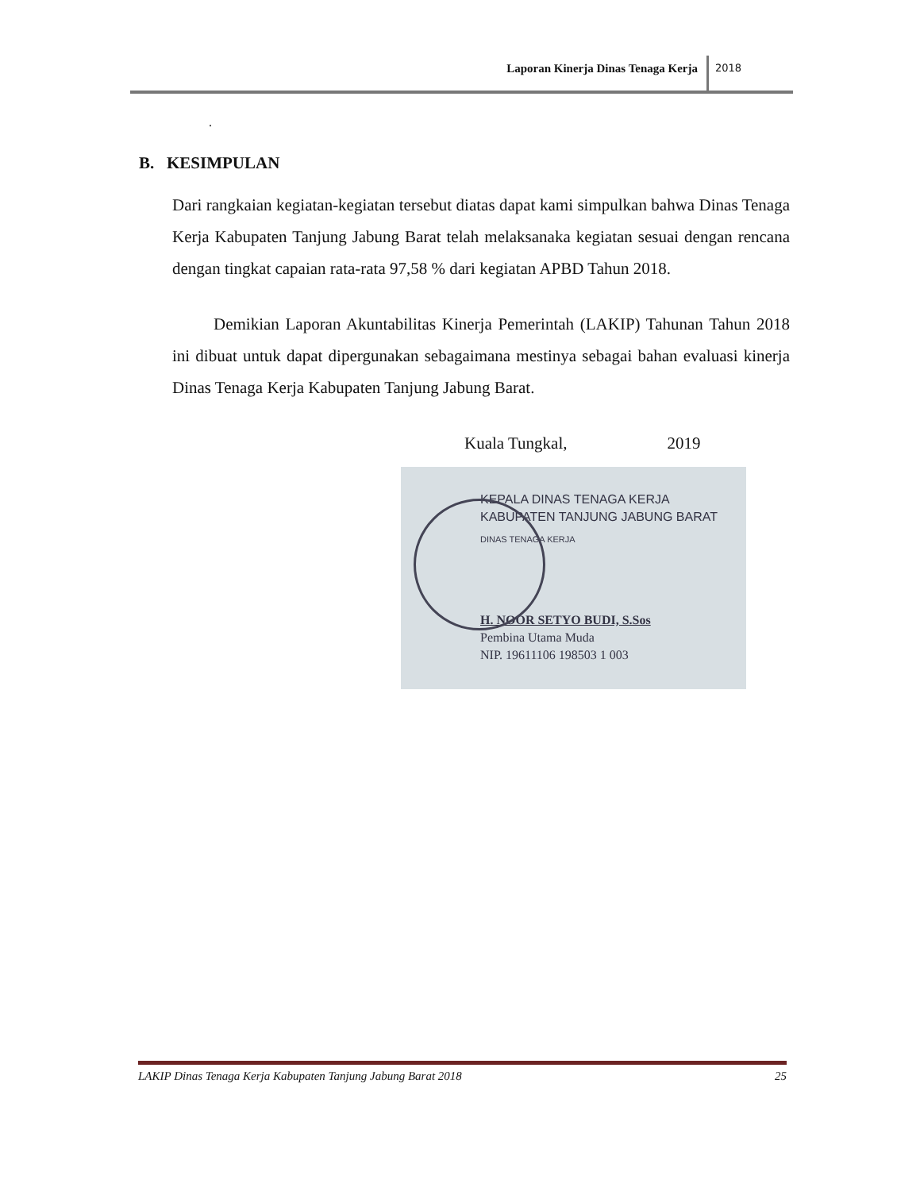Laporan Kinerja Dinas Tenaga Kerja 2018
.
B. KESIMPULAN
Dari rangkaian kegiatan-kegiatan tersebut diatas dapat kami simpulkan bahwa Dinas Tenaga Kerja Kabupaten Tanjung Jabung Barat telah melaksanaka kegiatan sesuai dengan rencana dengan tingkat capaian rata-rata 97,58 % dari kegiatan APBD Tahun 2018.
Demikian Laporan Akuntabilitas Kinerja Pemerintah (LAKIP) Tahunan Tahun 2018 ini dibuat untuk dapat dipergunakan sebagaimana mestinya sebagai bahan evaluasi kinerja Dinas Tenaga Kerja Kabupaten Tanjung Jabung Barat.
Kuala Tungkal, 2019
KEPALA DINAS TENAGA KERJA
KABUPATEN TANJUNG JABUNG BARAT
DINAS TENAGA KERJA
H. NOOR SETYO BUDI, S.Sos
Pembina Utama Muda
NIP. 19611106 198503 1 003
LAKIP Dinas Tenaga Kerja Kabupaten Tanjung Jabung Barat 2018 25